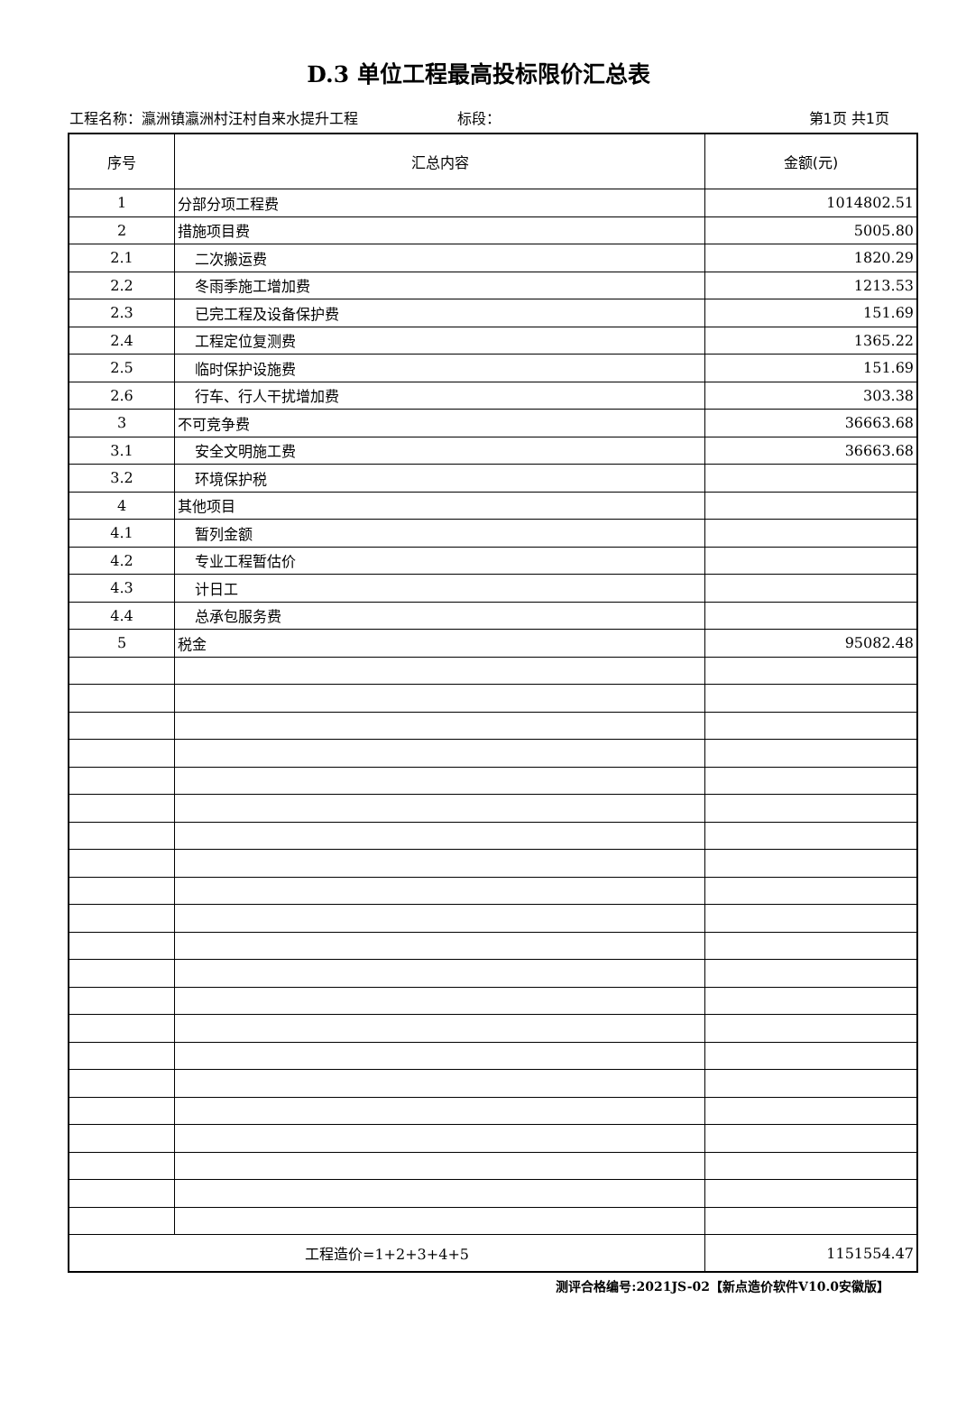D.3 单位工程最高投标限价汇总表
工程名称：瀛洲镇瀛洲村汪村自来水提升工程 标段： 第1页 共1页
| 序号 | 汇总内容 | 金额(元) |
| --- | --- | --- |
| 1 | 分部分项工程费 | 1014802.51 |
| 2 | 措施项目费 | 5005.80 |
| 2.1 | 二次搬运费 | 1820.29 |
| 2.2 | 冬雨季施工增加费 | 1213.53 |
| 2.3 | 已完工程及设备保护费 | 151.69 |
| 2.4 | 工程定位复测费 | 1365.22 |
| 2.5 | 临时保护设施费 | 151.69 |
| 2.6 | 行车、行人干扰增加费 | 303.38 |
| 3 | 不可竞争费 | 36663.68 |
| 3.1 | 安全文明施工费 | 36663.68 |
| 3.2 | 环境保护税 | |
| 4 | 其他项目 | |
| 4.1 | 暂列金额 | |
| 4.2 | 专业工程暂估价 | |
| 4.3 | 计日工 | |
| 4.4 | 总承包服务费 | |
| 5 | 税金 | 95082.48 |
| 工程造价=1+2+3+4+5 | | 1151554.47 |
测评合格编号:2021JS-02【新点造价软件V10.0安徽版】